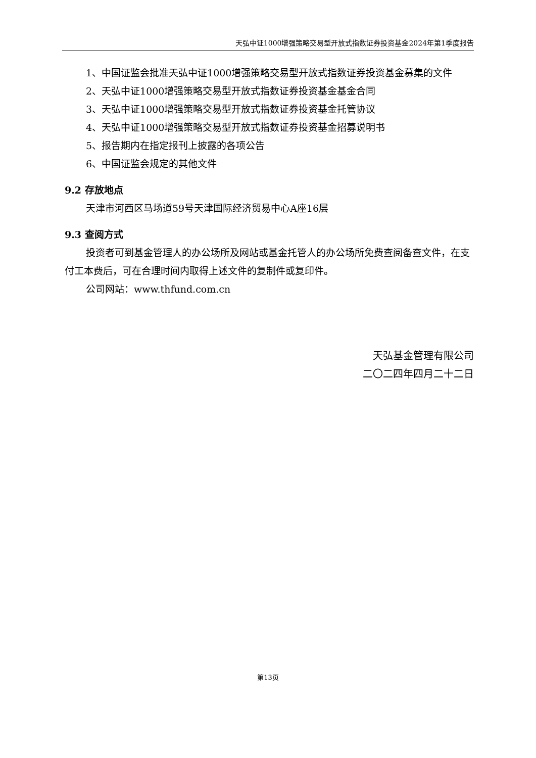天弘中证1000增强策略交易型开放式指数证券投资基金2024年第1季度报告
1、中国证监会批准天弘中证1000增强策略交易型开放式指数证券投资基金募集的文件
2、天弘中证1000增强策略交易型开放式指数证券投资基金基金合同
3、天弘中证1000增强策略交易型开放式指数证券投资基金托管协议
4、天弘中证1000增强策略交易型开放式指数证券投资基金招募说明书
5、报告期内在指定报刊上披露的各项公告
6、中国证监会规定的其他文件
9.2 存放地点
天津市河西区马场道59号天津国际经济贸易中心A座16层
9.3 查阅方式
投资者可到基金管理人的办公场所及网站或基金托管人的办公场所免费查阅备查文件，在支付工本费后，可在合理时间内取得上述文件的复制件或复印件。
公司网站：www.thfund.com.cn
天弘基金管理有限公司
二〇二四年四月二十二日
第13页